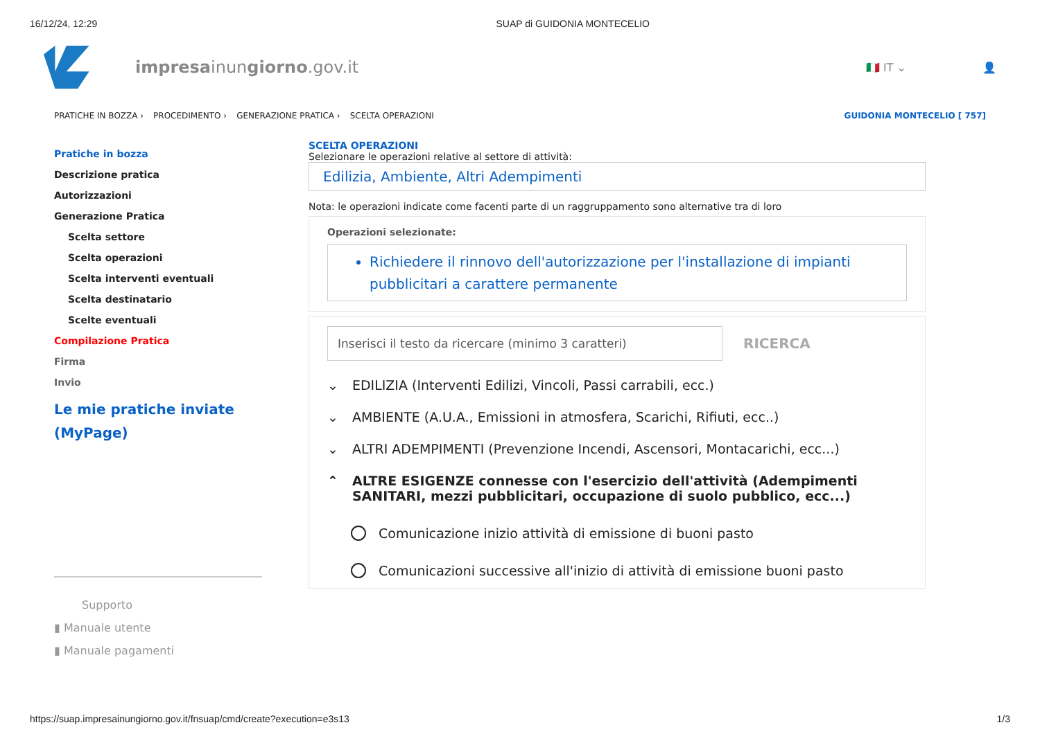16/12/24, 12:29 SUAP di GUIDONIA MONTECELIO
impresainungiorno.gov.it
🇮🇹 IT ⌄ 👤
PRATICHE IN BOZZA › PROCEDIMENTO › GENERAZIONE PRATICA › SCELTA OPERAZIONI GUIDONIA MONTECELIO [ 757]
Pratiche in bozza
Descrizione pratica
Autorizzazioni
Generazione Pratica
Scelta settore
Scelta operazioni
Scelta interventi eventuali
Scelta destinatario
Scelte eventuali
Compilazione Pratica
Firma
Invio
Le mie pratiche inviate (MyPage)
Supporto
▮ Manuale utente
▮ Manuale pagamenti
SCELTA OPERAZIONI
Selezionare le operazioni relative al settore di attività:
Edilizia, Ambiente, Altri Adempimenti
Nota: le operazioni indicate come facenti parte di un raggruppamento sono alternative tra di loro
Operazioni selezionate:
Richiedere il rinnovo dell'autorizzazione per l'installazione di impianti pubblicitari a carattere permanente
Inserisci il testo da ricercare (minimo 3 caratteri)
RICERCA
⌄ EDILIZIA (Interventi Edilizi, Vincoli, Passi carrabili, ecc.)
⌄ AMBIENTE (A.U.A., Emissioni in atmosfera, Scarichi, Rifiuti, ecc..)
⌄ ALTRI ADEMPIMENTI (Prevenzione Incendi, Ascensori, Montacarichi, ecc...)
⌃ ALTRE ESIGENZE connesse con l'esercizio dell'attività (Adempimenti SANITARI, mezzi pubblicitari, occupazione di suolo pubblico, ecc...)
Comunicazione inizio attività di emissione di buoni pasto
Comunicazioni successive all'inizio di attività di emissione buoni pasto
https://suap.impresainungiorno.gov.it/fnsuap/cmd/create?execution=e3s13 1/3